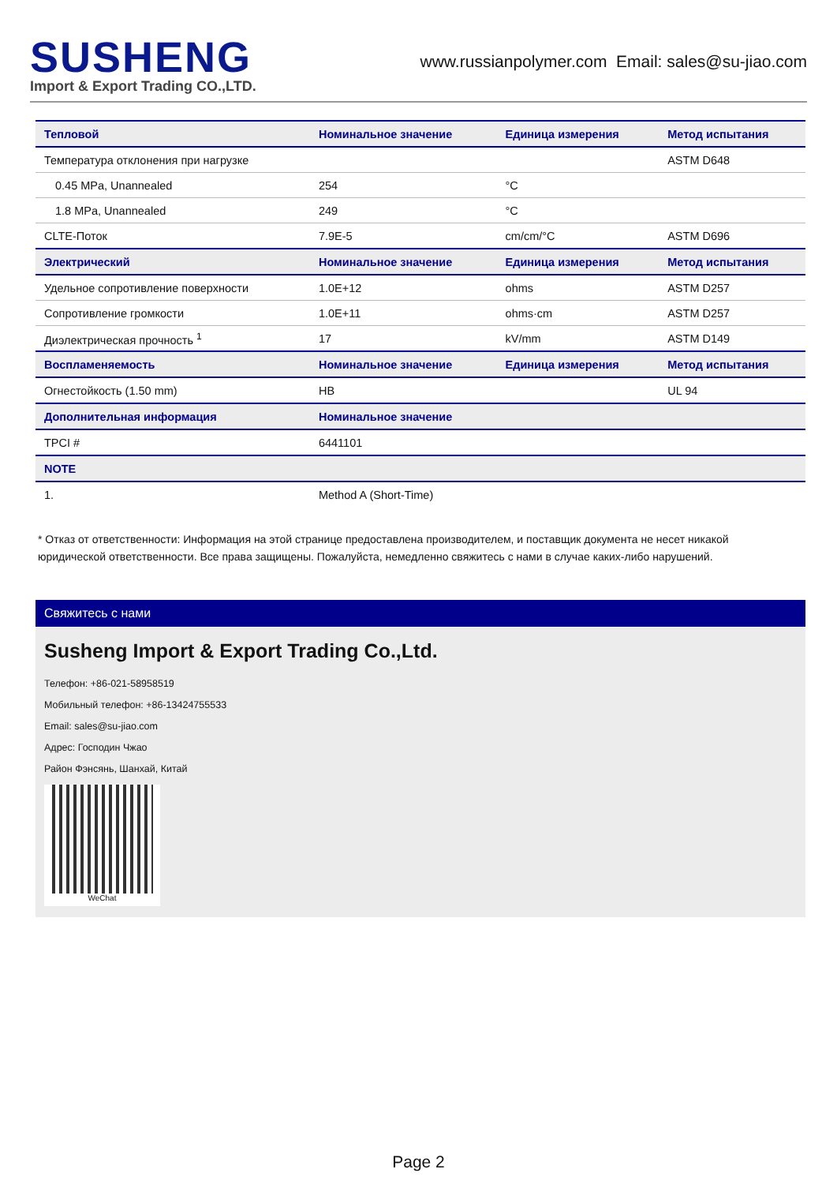SUSHENG
Import & Export Trading CO.,LTD.
www.russianpolymer.com Email: sales@su-jiao.com
| Тепловой | Номинальное значение | Единица измерения | Метод испытания |
| --- | --- | --- | --- |
| Температура отклонения при нагрузке | | | ASTM D648 |
| 0.45 MPa, Unannealed | 254 | °C | |
| 1.8 MPa, Unannealed | 249 | °C | |
| CLTE-Поток | 7.9E-5 | cm/cm/°C | ASTM D696 |
| Электрический | Номинальное значение | Единица измерения | Метод испытания |
| Удельное сопротивление поверхности | 1.0E+12 | ohms | ASTM D257 |
| Сопротивление громкости | 1.0E+11 | ohms·cm | ASTM D257 |
| Диэлектрическая прочность <sup>1</sup> | 17 | kV/mm | ASTM D149 |
| Воспламеняемость | Номинальное значение | Единица измерения | Метод испытания |
| Огнестойкость (1.50 mm) | HB | | UL 94 |
| Дополнительная информация | Номинальное значение | | |
| TPCI # | 6441101 | | |
| NOTE | | | |
| 1. | Method A (Short-Time) | | |
* Отказ от ответственности: Информация на этой странице предоставлена производителем, и поставщик документа не несет никакой юридической ответственности. Все права защищены. Пожалуйста, немедленно свяжитесь с нами в случае каких-либо нарушений.
Свяжитесь с нами
Susheng Import & Export Trading Co.,Ltd.
Телефон: +86-021-58958519
Мобильный телефон: +86-13424755533
Email: sales@su-jiao.com
Адрес: Господин Чжао
Район Фэнсянь, Шанхай, Китай
WeChat
Page 2